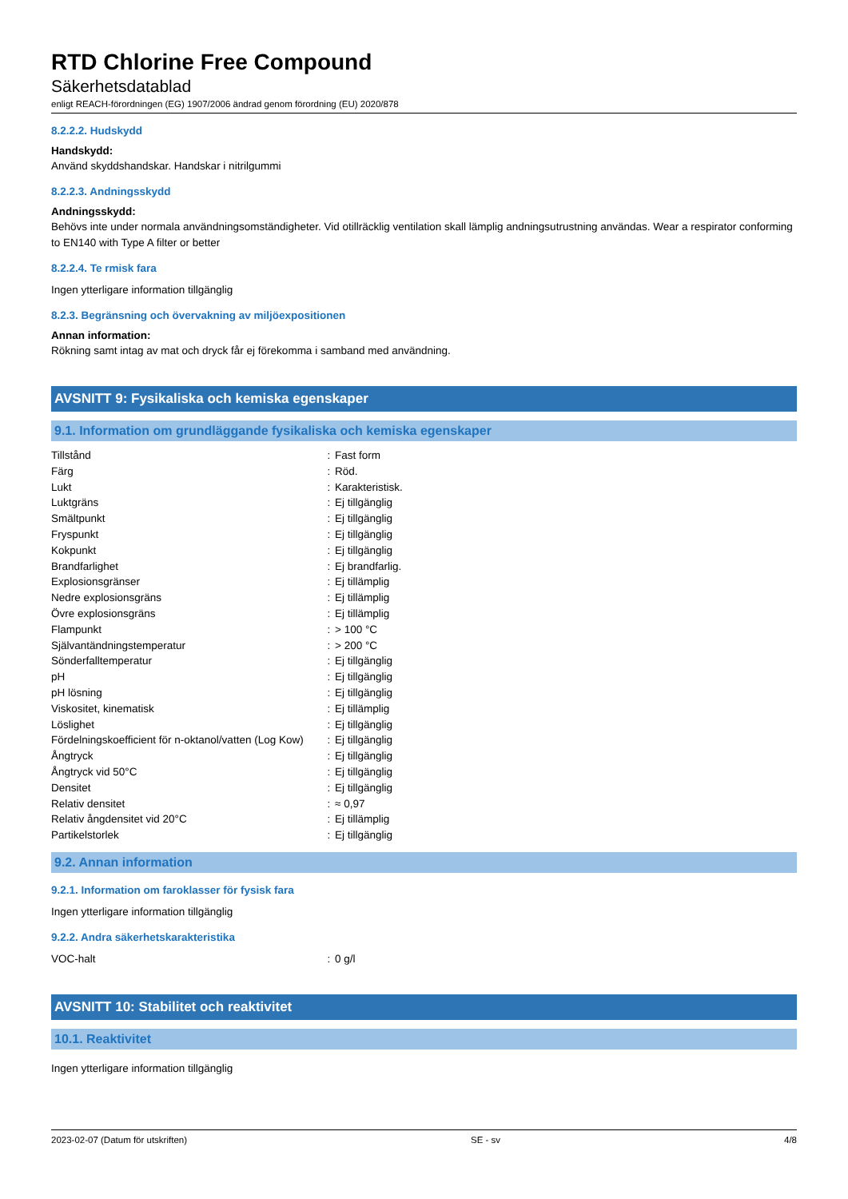RTD Chlorine Free Compound
Säkerhetsdatablad
enligt REACH-förordningen (EG) 1907/2006 ändrad genom förordning (EU) 2020/878
8.2.2.2. Hudskydd
Handskydd:
Använd skyddshandskar. Handskar i nitrilgummi
8.2.2.3. Andningsskydd
Andningsskydd:
Behövs inte under normala användningsomständigheter. Vid otillräcklig ventilation skall lämplig andningsutrustning användas. Wear a respirator conforming to EN140 with Type A filter or better
8.2.2.4. Te rmisk fara
Ingen ytterligare information tillgänglig
8.2.3. Begränsning och övervakning av miljöexpositionen
Annan information:
Rökning samt intag av mat och dryck får ej förekomma i samband med användning.
AVSNITT 9: Fysikaliska och kemiska egenskaper
9.1. Information om grundläggande fysikaliska och kemiska egenskaper
| Tillstånd | : | Fast form |
| Färg | : | Röd. |
| Lukt | : | Karakteristisk. |
| Luktgräns | : | Ej tillgänglig |
| Smältpunkt | : | Ej tillgänglig |
| Fryspunkt | : | Ej tillgänglig |
| Kokpunkt | : | Ej tillgänglig |
| Brandfarlighet | : | Ej brandfarlig. |
| Explosionsgränser | : | Ej tillämplig |
| Nedre explosionsgräns | : | Ej tillämplig |
| Övre explosionsgräns | : | Ej tillämplig |
| Flampunkt | : | > 100 °C |
| Självantändningstemperatur | : | > 200 °C |
| Sönderfalltemperatur | : | Ej tillgänglig |
| pH | : | Ej tillgänglig |
| pH lösning | : | Ej tillgänglig |
| Viskositet, kinematisk | : | Ej tillämplig |
| Löslighet | : | Ej tillgänglig |
| Fördelningskoefficient för n-oktanol/vatten (Log Kow) | : | Ej tillgänglig |
| Ångtryck | : | Ej tillgänglig |
| Ångtryck vid 50°C | : | Ej tillgänglig |
| Densitet | : | Ej tillgänglig |
| Relativ densitet | : | ≈ 0,97 |
| Relativ ångdensitet vid 20°C | : | Ej tillämplig |
| Partikelstorlek | : | Ej tillgänglig |
9.2. Annan information
9.2.1. Information om faroklasser för fysisk fara
Ingen ytterligare information tillgänglig
9.2.2. Andra säkerhetskarakteristika
| VOC-halt | : | 0 g/l |
AVSNITT 10: Stabilitet och reaktivitet
10.1. Reaktivitet
Ingen ytterligare information tillgänglig
2023-02-07 (Datum för utskriften) SE - sv 4/8